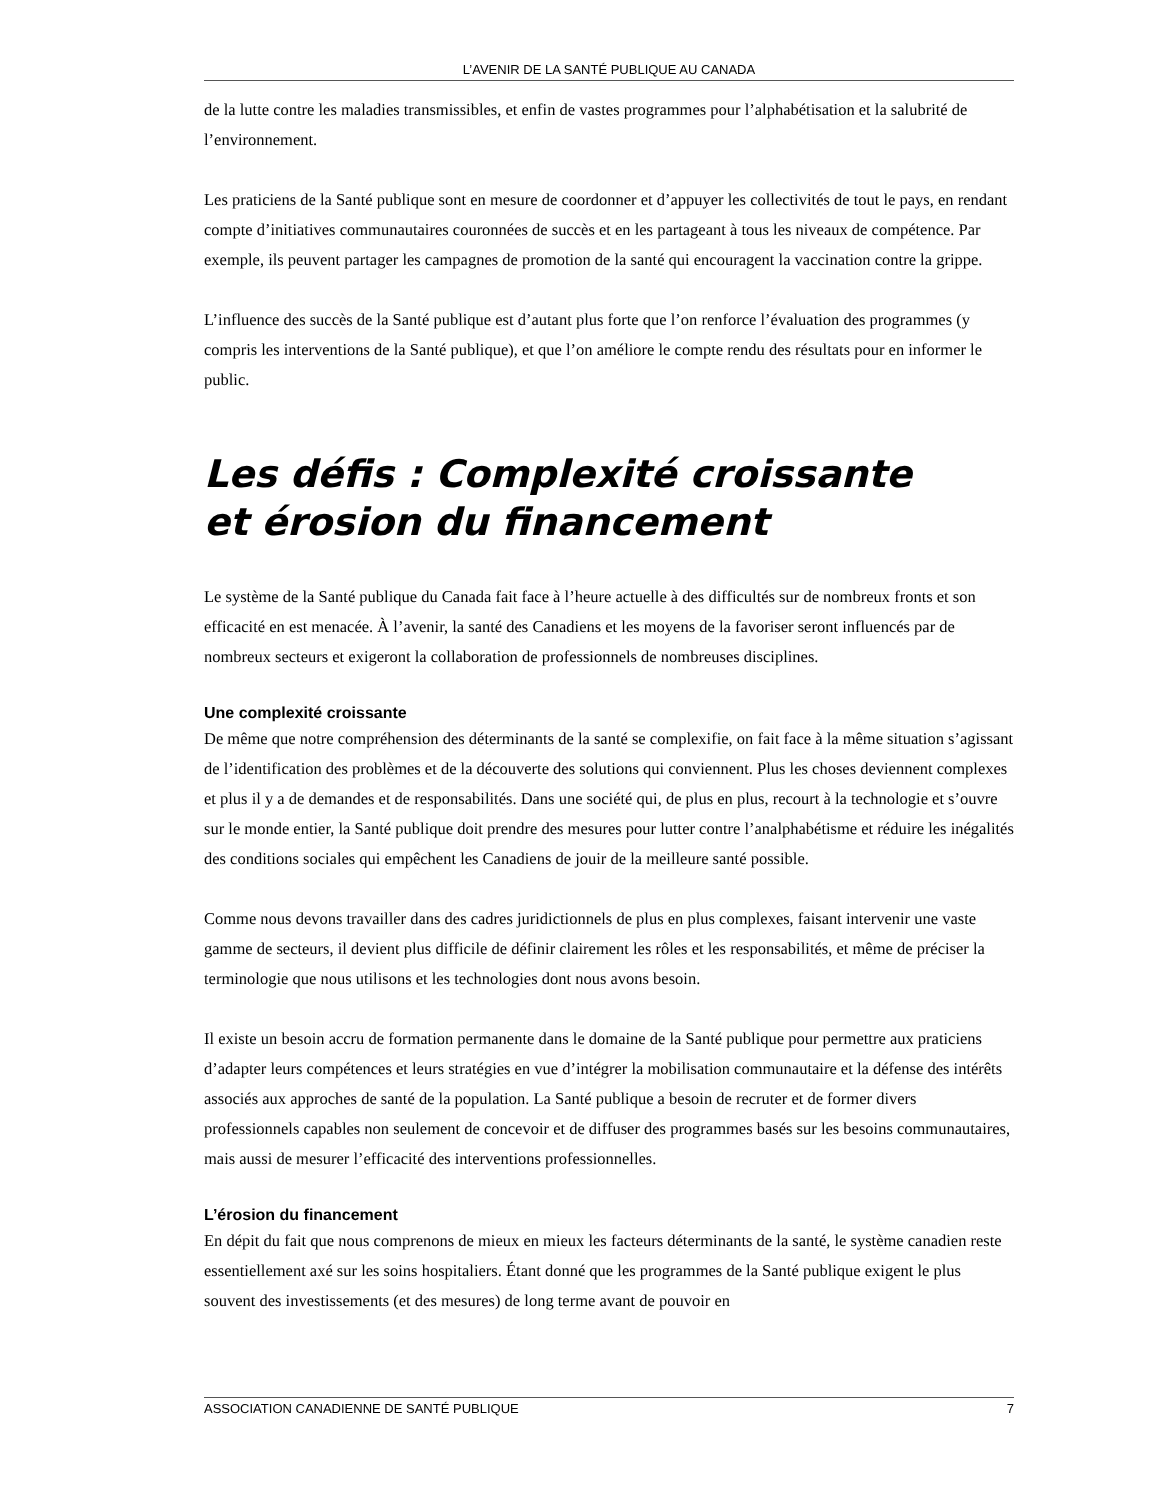L’AVENIR DE LA SANTÉ PUBLIQUE AU CANADA
de la lutte contre les maladies transmissibles, et enfin de vastes programmes pour l’alphabétisation et la salubrité de l’environnement.
Les praticiens de la Santé publique sont en mesure de coordonner et d’appuyer les collectivités de tout le pays, en rendant compte d’initiatives communautaires couronnées de succès et en les partageant à tous les niveaux de compétence. Par exemple, ils peuvent partager les campagnes de promotion de la santé qui encouragent la vaccination contre la grippe.
L’influence des succès de la Santé publique est d’autant plus forte que l’on renforce l’évaluation des programmes (y compris les interventions de la Santé publique), et que l’on améliore le compte rendu des résultats pour en informer le public.
Les défis : Complexité croissante
et érosion du financement
Le système de la Santé publique du Canada fait face à l’heure actuelle à des difficultés sur de nombreux fronts et son efficacité en est menacée. À l’avenir, la santé des Canadiens et les moyens de la favoriser seront influencés par de nombreux secteurs et exigeront la collaboration de professionnels de nombreuses disciplines.
Une complexité croissante
De même que notre compréhension des déterminants de la santé se complexifie, on fait face à la même situation s’agissant de l’identification des problèmes et de la découverte des solutions qui conviennent. Plus les choses deviennent complexes et plus il y a de demandes et de responsabilités. Dans une société qui, de plus en plus, recourt à la technologie et s’ouvre sur le monde entier, la Santé publique doit prendre des mesures pour lutter contre l’analphabétisme et réduire les inégalités des conditions sociales qui empêchent les Canadiens de jouir de la meilleure santé possible.
Comme nous devons travailler dans des cadres juridictionnels de plus en plus complexes, faisant intervenir une vaste gamme de secteurs, il devient plus difficile de définir clairement les rôles et les responsabilités, et même de préciser la terminologie que nous utilisons et les technologies dont nous avons besoin.
Il existe un besoin accru de formation permanente dans le domaine de la Santé publique pour permettre aux praticiens d’adapter leurs compétences et leurs stratégies en vue d’intégrer la mobilisation communautaire et la défense des intérêts associés aux approches de santé de la population. La Santé publique a besoin de recruter et de former divers professionnels capables non seulement de concevoir et de diffuser des programmes basés sur les besoins communautaires, mais aussi de mesurer l’efficacité des interventions professionnelles.
L’érosion du financement
En dépit du fait que nous comprenons de mieux en mieux les facteurs déterminants de la santé, le système canadien reste essentiellement axé sur les soins hospitaliers. Étant donné que les programmes de la Santé publique exigent le plus souvent des investissements (et des mesures) de long terme avant de pouvoir en
ASSOCIATION CANADIENNE DE SANTÉ PUBLIQUE 7